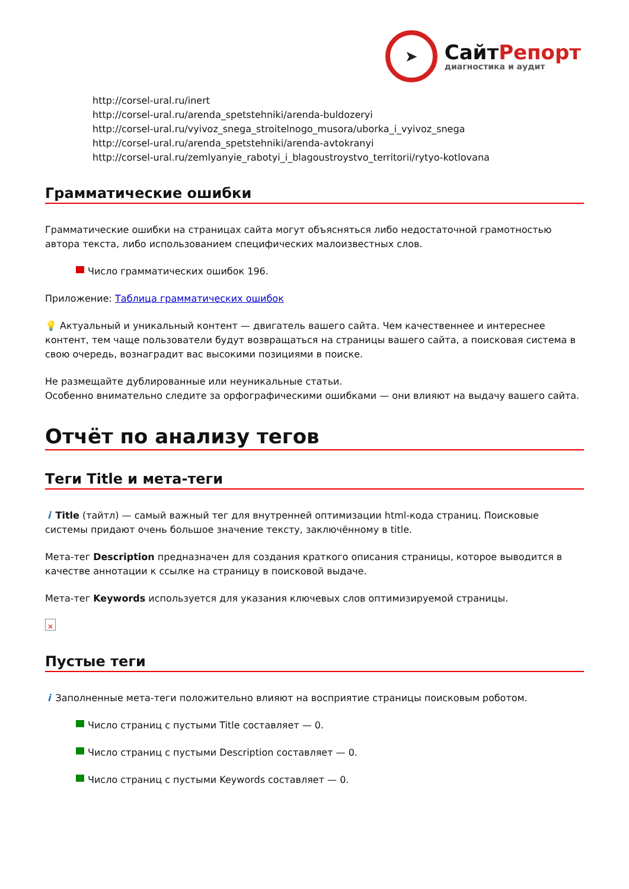➤
СайтРепорт
диагностика и аудит
http://corsel-ural.ru/inert
http://corsel-ural.ru/arenda_spetstehniki/arenda-buldozeryi
http://corsel-ural.ru/vyivoz_snega_stroitelnogo_musora/uborka_i_vyivoz_snega
http://corsel-ural.ru/arenda_spetstehniki/arenda-avtokranyi
http://corsel-ural.ru/zemlyanyie_rabotyi_i_blagoustroystvo_territorii/rytyo-kotlovana
Грамматические ошибки
Грамматические ошибки на страницах сайта могут объясняться либо недостаточной грамотностью автора текста, либо использованием специфических малоизвестных слов.
Число грамматических ошибок 196.
Приложение: Таблица грамматических ошибок
💡 Актуальный и уникальный контент — двигатель вашего сайта. Чем качественнее и интереснее контент, тем чаще пользователи будут возвращаться на страницы вашего сайта, а поисковая система в свою очередь, вознаградит вас высокими позициями в поиске.
Не размещайте дублированные или неуникальные статьи.
Особенно внимательно следите за орфографическими ошибками — они влияют на выдачу вашего сайта.
Отчёт по анализу тегов
Теги Title и мета-теги
i Title (тайтл) — самый важный тег для внутренней оптимизации html-кода страниц. Поисковые системы придают очень большое значение тексту, заключённому в title.
Мета-тег Description предназначен для создания краткого описания страницы, которое выводится в качестве аннотации к ссылке на страницу в поисковой выдаче.
Мета-тег Keywords используется для указания ключевых слов оптимизируемой страницы.
×
Пустые теги
i Заполненные мета-теги положительно влияют на восприятие страницы поисковым роботом.
Число страниц с пустыми Title составляет — 0.
Число страниц с пустыми Description составляет — 0.
Число страниц с пустыми Keywords составляет — 0.